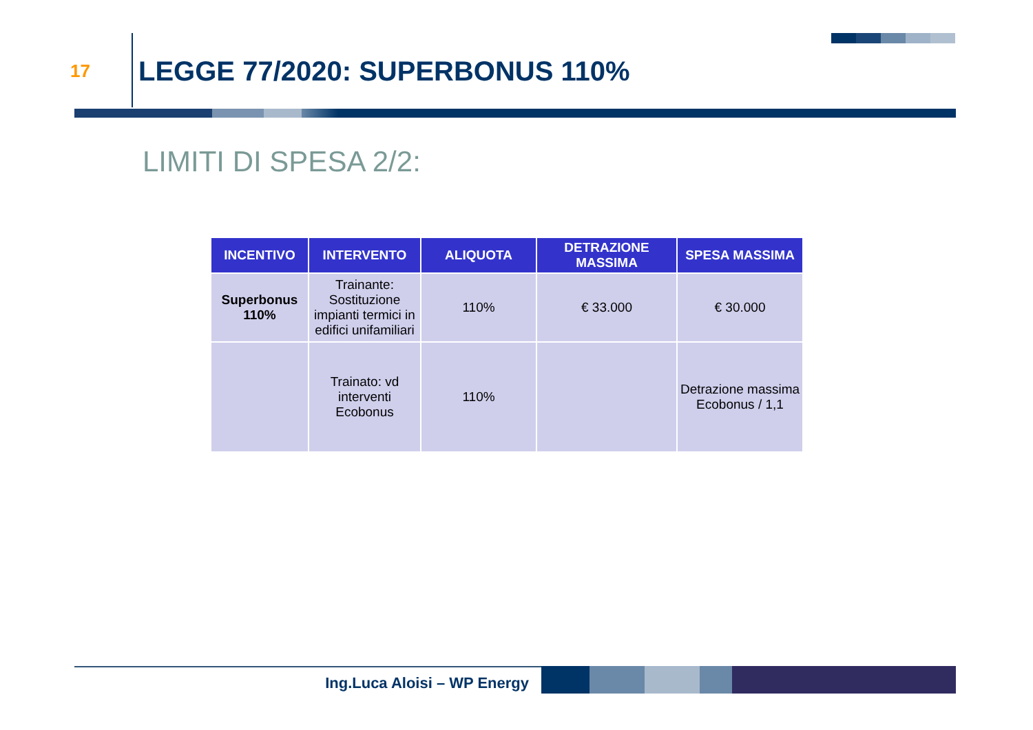17
LEGGE 77/2020: SUPERBONUS 110%
LIMITI DI SPESA 2/2:
| INCENTIVO | INTERVENTO | ALIQUOTA | DETRAZIONE MASSIMA | SPESA MASSIMA |
| --- | --- | --- | --- | --- |
| Superbonus 110% | Trainante: Sostituzione impianti termici in edifici unifamiliari | 110% | € 33.000 | € 30.000 |
| | Trainato: vd interventi Ecobonus | 110% | | Detrazione massima Ecobonus / 1,1 |
Ing.Luca Aloisi – WP Energy